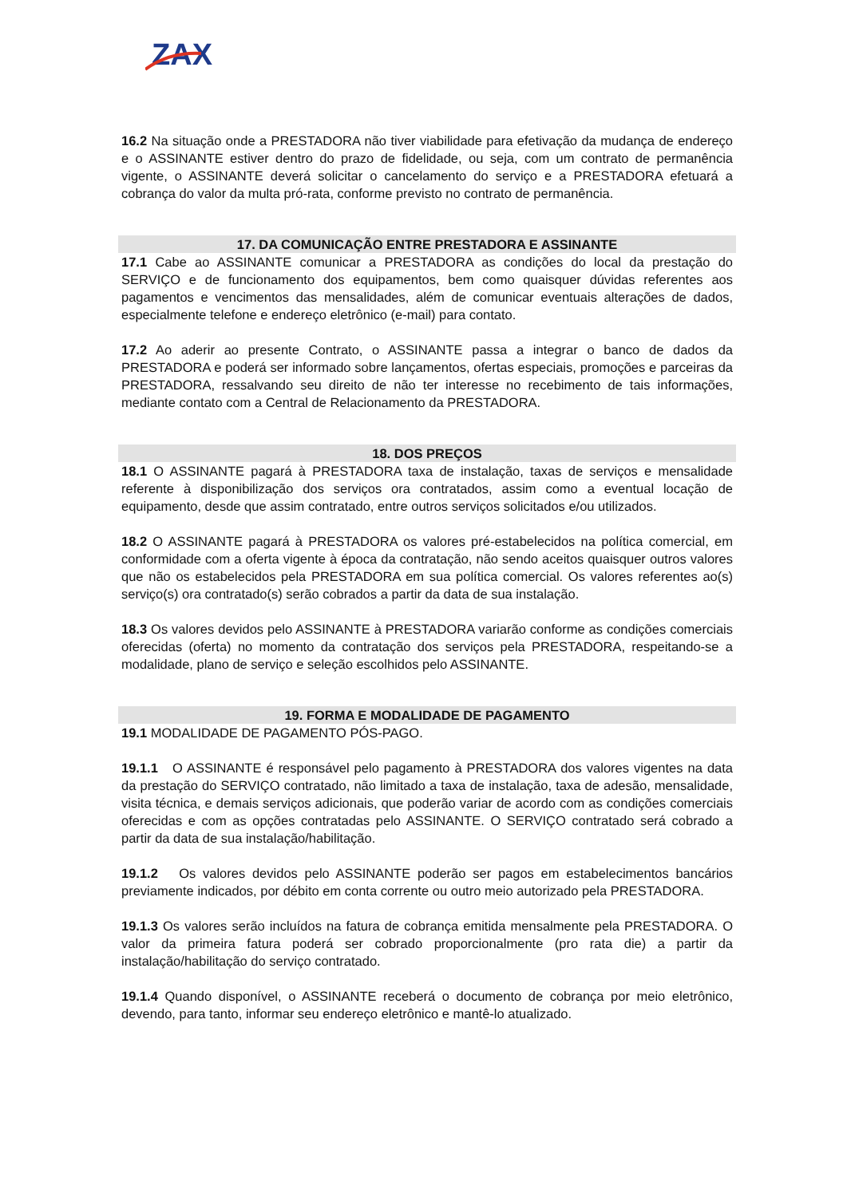ZAX
16.2 Na situação onde a PRESTADORA não tiver viabilidade para efetivação da mudança de endereço e o ASSINANTE estiver dentro do prazo de fidelidade, ou seja, com um contrato de permanência vigente, o ASSINANTE deverá solicitar o cancelamento do serviço e a PRESTADORA efetuará a cobrança do valor da multa pró-rata, conforme previsto no contrato de permanência.
17. DA COMUNICAÇÃO ENTRE PRESTADORA E ASSINANTE
17.1 Cabe ao ASSINANTE comunicar a PRESTADORA as condições do local da prestação do SERVIÇO e de funcionamento dos equipamentos, bem como quaisquer dúvidas referentes aos pagamentos e vencimentos das mensalidades, além de comunicar eventuais alterações de dados, especialmente telefone e endereço eletrônico (e-mail) para contato.
17.2 Ao aderir ao presente Contrato, o ASSINANTE passa a integrar o banco de dados da PRESTADORA e poderá ser informado sobre lançamentos, ofertas especiais, promoções e parceiras da PRESTADORA, ressalvando seu direito de não ter interesse no recebimento de tais informações, mediante contato com a Central de Relacionamento da PRESTADORA.
18. DOS PREÇOS
18.1 O ASSINANTE pagará à PRESTADORA taxa de instalação, taxas de serviços e mensalidade referente à disponibilização dos serviços ora contratados, assim como a eventual locação de equipamento, desde que assim contratado, entre outros serviços solicitados e/ou utilizados.
18.2 O ASSINANTE pagará à PRESTADORA os valores pré-estabelecidos na política comercial, em conformidade com a oferta vigente à época da contratação, não sendo aceitos quaisquer outros valores que não os estabelecidos pela PRESTADORA em sua política comercial. Os valores referentes ao(s) serviço(s) ora contratado(s) serão cobrados a partir da data de sua instalação.
18.3 Os valores devidos pelo ASSINANTE à PRESTADORA variarão conforme as condições comerciais oferecidas (oferta) no momento da contratação dos serviços pela PRESTADORA, respeitando-se a modalidade, plano de serviço e seleção escolhidos pelo ASSINANTE.
19. FORMA E MODALIDADE DE PAGAMENTO
19.1 MODALIDADE DE PAGAMENTO PÓS-PAGO.
19.1.1 O ASSINANTE é responsável pelo pagamento à PRESTADORA dos valores vigentes na data da prestação do SERVIÇO contratado, não limitado a taxa de instalação, taxa de adesão, mensalidade, visita técnica, e demais serviços adicionais, que poderão variar de acordo com as condições comerciais oferecidas e com as opções contratadas pelo ASSINANTE. O SERVIÇO contratado será cobrado a partir da data de sua instalação/habilitação.
19.1.2 Os valores devidos pelo ASSINANTE poderão ser pagos em estabelecimentos bancários previamente indicados, por débito em conta corrente ou outro meio autorizado pela PRESTADORA.
19.1.3 Os valores serão incluídos na fatura de cobrança emitida mensalmente pela PRESTADORA. O valor da primeira fatura poderá ser cobrado proporcionalmente (pro rata die) a partir da instalação/habilitação do serviço contratado.
19.1.4 Quando disponível, o ASSINANTE receberá o documento de cobrança por meio eletrônico, devendo, para tanto, informar seu endereço eletrônico e mantê-lo atualizado.